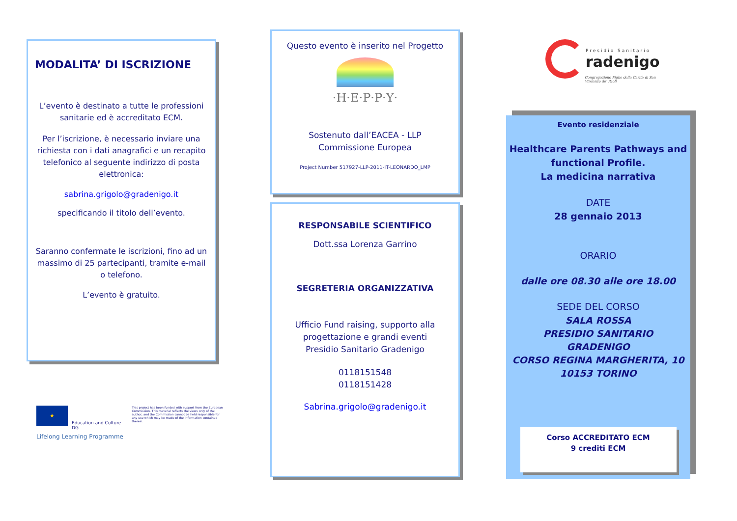MODALITA’ DI ISCRIZIONE
L’evento è destinato a tutte le professioni sanitarie ed è accreditato ECM.
Per l’iscrizione, è necessario inviare una richiesta con i dati anagrafici e un recapito telefonico al seguente indirizzo di posta elettronica:
sabrina.grigolo@gradenigo.it
specificando il titolo dell’evento.
Saranno confermate le iscrizioni, fino ad un massimo di 25 partecipanti, tramite e-mail o telefono.
L’evento è gratuito.
★
Education and Culture DG
This project has been funded with support from the European Commission. This material reflects the views only of the author, and the Commission cannot be held responsible for any use which may be made of the information contained therein.
Lifelong Learning Programme
Questo evento è inserito nel Progetto
·H·E·P·P·Y·
Sostenuto dall’EACEA - LLP
Commissione Europea
Project Number 517927-LLP-2011-IT-LEONARDO_LMP
RESPONSABILE SCIENTIFICO
Dott.ssa Lorenza Garrino
SEGRETERIA ORGANIZZATIVA
Ufficio Fund raising, supporto alla progettazione e grandi eventi
Presidio Sanitario Gradenigo
0118151548
0118151428
Sabrina.grigolo@gradenigo.it
Presidio Sanitario
radenigo
Congregazione Figlie della Carità di San Vincenzo de’ Paoli
Evento residenziale
Healthcare Parents Pathways and functional Profile.
La medicina narrativa
DATE
28 gennaio 2013
ORARIO
dalle ore 08.30 alle ore 18.00
SEDE DEL CORSO
SALA ROSSA
PRESIDIO SANITARIO
GRADENIGO
CORSO REGINA MARGHERITA, 10
10153 TORINO
Corso ACCREDITATO ECM
9 crediti ECM